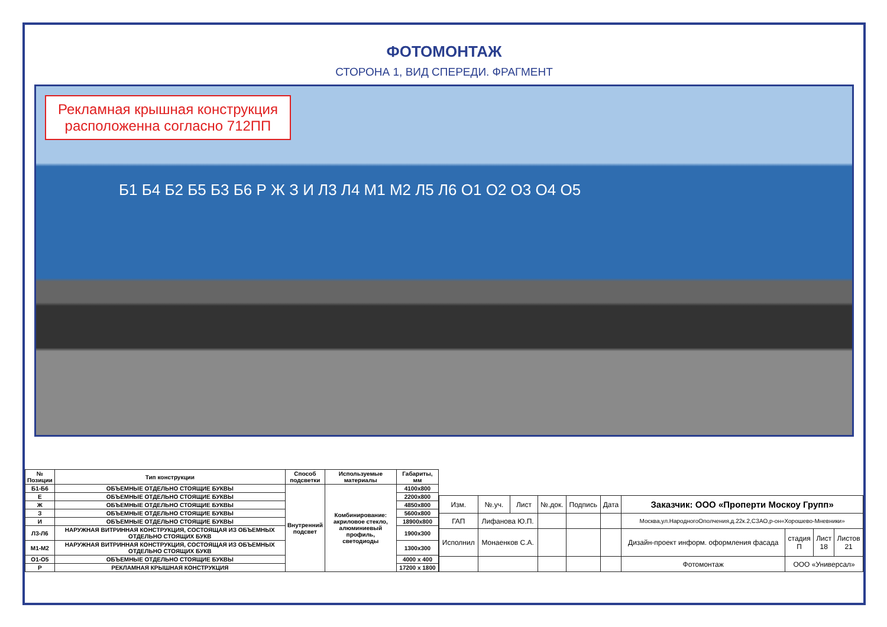ФОТОМОНТАЖ
СТОРОНА 1, ВИД СПЕРЕДИ. ФРАГМЕНТ
Рекламная крышная конструкция
расположенна согласно 712ПП
Б1 Б4 Б2 Б5 Б3 Б6 Р Ж З И Л3 Л4 М1 М2 Л5 Л6 О1 О2 О3 О4 О5
| № Позиции | Тип конструкции | Способ подсветки | Используемые материалы | Габариты, мм |
| --- | --- | --- | --- | --- |
| Б1-Б6 | ОБЪЕМНЫЕ ОТДЕЛЬНО СТОЯЩИЕ БУКВЫ | Внутренний подсвет | Комбинирование: акриловое стекло, алюминиевый профиль, светодиоды | 4100x800 |
| Е | ОБЪЕМНЫЕ ОТДЕЛЬНО СТОЯЩИЕ БУКВЫ | | | 2200x800 |
| Ж | ОБЪЕМНЫЕ ОТДЕЛЬНО СТОЯЩИЕ БУКВЫ | | | 4850x800 |
| З | ОБЪЕМНЫЕ ОТДЕЛЬНО СТОЯЩИЕ БУКВЫ | | | 5600x800 |
| И | ОБЪЕМНЫЕ ОТДЕЛЬНО СТОЯЩИЕ БУКВЫ | | | 18900x800 |
| Л3-Л6 | НАРУЖНАЯ ВИТРИННАЯ КОНСТРУКЦИЯ, СОСТОЯЩАЯ ИЗ ОБЪЕМНЫХ ОТДЕЛЬНО СТОЯЩИХ БУКВ | | | 1900x300 |
| М1-М2 | НАРУЖНАЯ ВИТРИННАЯ КОНСТРУКЦИЯ, СОСТОЯЩАЯ ИЗ ОБЪЕМНЫХ ОТДЕЛЬНО СТОЯЩИХ БУКВ | | | 1300x300 |
| О1-О5 | ОБЪЕМНЫЕ ОТДЕЛЬНО СТОЯЩИЕ БУКВЫ | | | 4000 x 400 |
| Р | РЕКЛАМНАЯ КРЫШНАЯ КОНСТРУКЦИЯ | | | 17200 x 1800 |
| Изм. | №.уч. | Лист | №.док. | Подпись | Дата | Заказчик: ООО «Проперти Москоу Групп» | | | |
| ГАП | Лифанова Ю.П. | | | | | Москва,ул.НародногоОполчения,д.22к.2,СЗАО,р-он«Хорошево-Мневники» | | | |
| Исполнил | Монаенков С.А. | | | | | Дизайн-проект информ. оформления фасада | стадия П | Лист 18 | Листов 21 |
| | | | | | | Фотомонтаж | ООО «Универсал» | | |